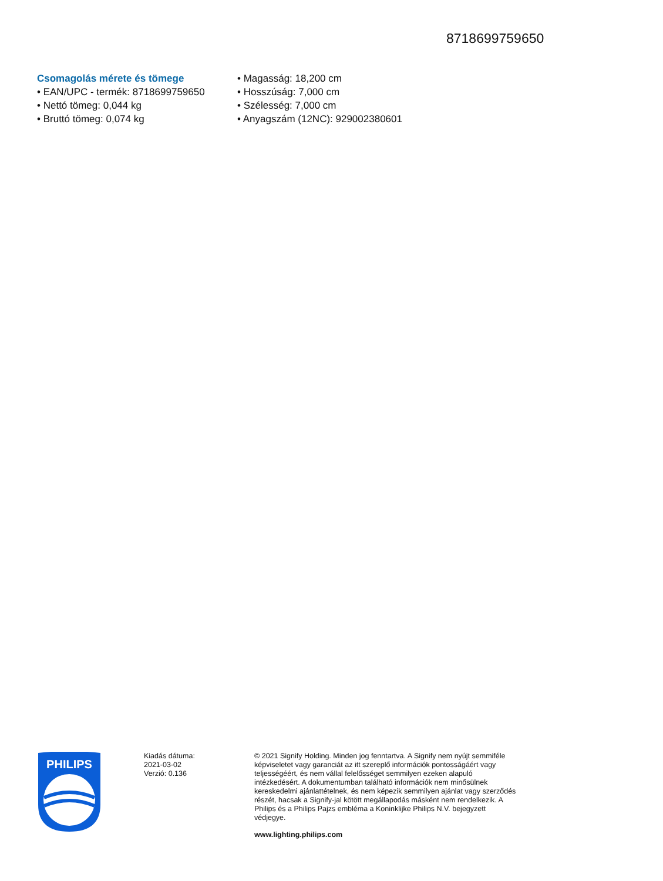8718699759650
Csomagolás mérete és tömege
• EAN/UPC - termék: 8718699759650
• Nettó tömeg: 0,044 kg
• Bruttó tömeg: 0,074 kg
• Magasság: 18,200 cm
• Hosszúság: 7,000 cm
• Szélesség: 7,000 cm
• Anyagszám (12NC): 929002380601
PHILIPS
Kiadás dátuma:
2021-03-02
Verzió: 0.136
© 2021 Signify Holding. Minden jog fenntartva. A Signify nem nyújt semmiféle képviseletet vagy garanciát az itt szereplő információk pontosságáért vagy teljességéért, és nem vállal felelősséget semmilyen ezeken alapuló intézkedésért. A dokumentumban található információk nem minősülnek kereskedelmi ajánlattételnek, és nem képezik semmilyen ajánlat vagy szerződés részét, hacsak a Signify-jal kötött megállapodás másként nem rendelkezik. A Philips és a Philips Pajzs embléma a Koninklijke Philips N.V. bejegyzett védjegye.
www.lighting.philips.com